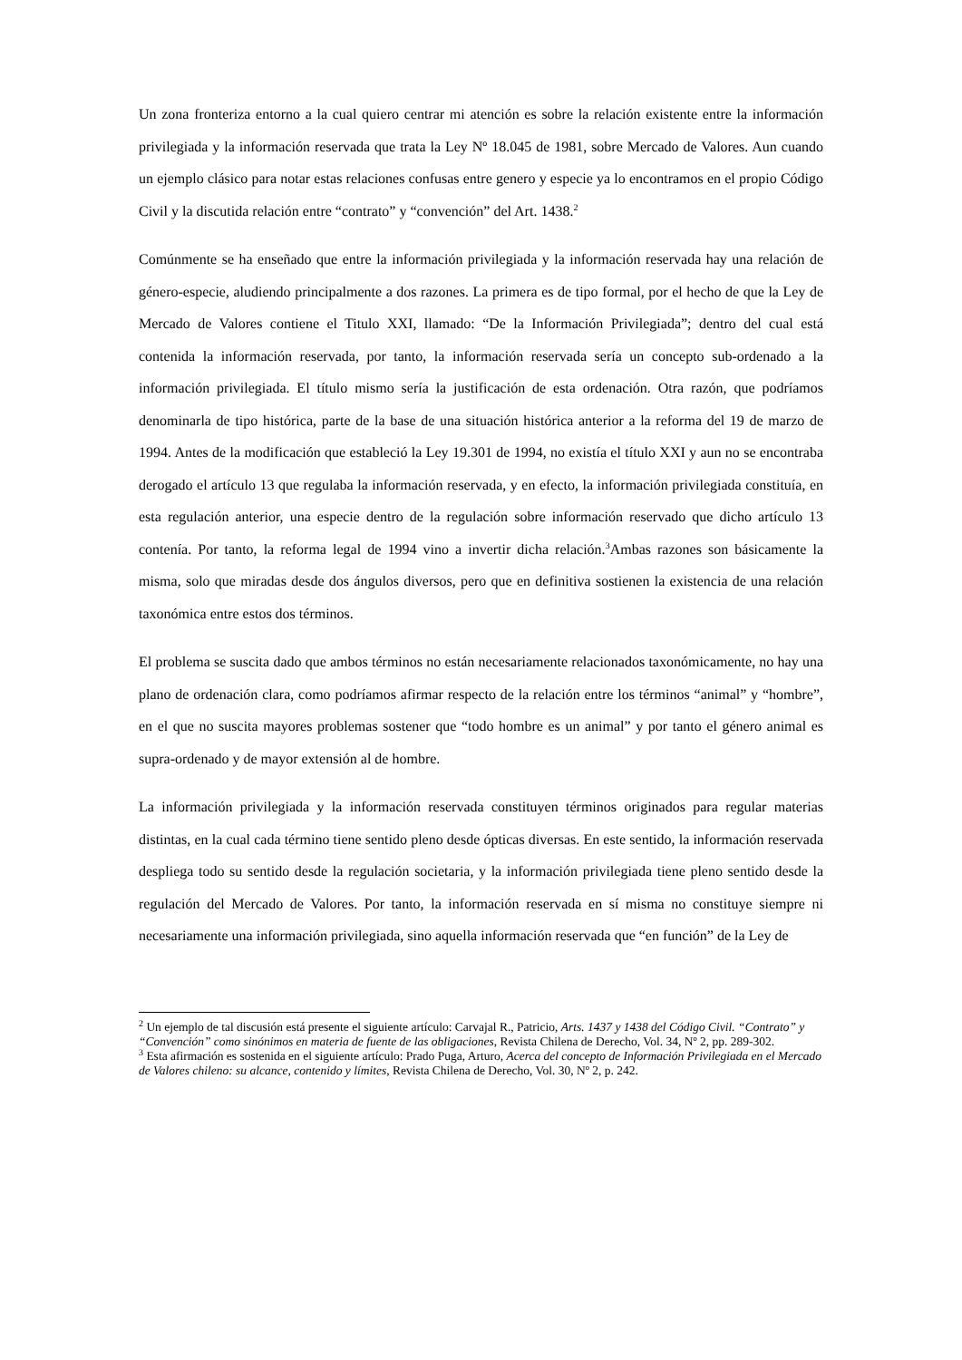Un zona fronteriza entorno a la cual quiero centrar mi atención es sobre la relación existente entre la información privilegiada y la información reservada que trata la Ley Nº 18.045 de 1981, sobre Mercado de Valores. Aun cuando un ejemplo clásico para notar estas relaciones confusas entre genero y especie ya lo encontramos en el propio Código Civil y la discutida relación entre “contrato” y “convención” del Art. 1438.<sup>2</sup>
Comúnmente se ha enseñado que entre la información privilegiada y la información reservada hay una relación de género-especie, aludiendo principalmente a dos razones. La primera es de tipo formal, por el hecho de que la Ley de Mercado de Valores contiene el Titulo XXI, llamado: “De la Información Privilegiada”; dentro del cual está contenida la información reservada, por tanto, la información reservada sería un concepto sub-ordenado a la información privilegiada. El título mismo sería la justificación de esta ordenación. Otra razón, que podríamos denominarla de tipo histórica, parte de la base de una situación histórica anterior a la reforma del 19 de marzo de 1994. Antes de la modificación que estableció la Ley 19.301 de 1994, no existía el título XXI y aun no se encontraba derogado el artículo 13 que regulaba la información reservada, y en efecto, la información privilegiada constituía, en esta regulación anterior, una especie dentro de la regulación sobre información reservado que dicho artículo 13 contenía. Por tanto, la reforma legal de 1994 vino a invertir dicha relación.<sup>3</sup>Ambas razones son básicamente la misma, solo que miradas desde dos ángulos diversos, pero que en definitiva sostienen la existencia de una relación taxonómica entre estos dos términos.
El problema se suscita dado que ambos términos no están necesariamente relacionados taxonómicamente, no hay una plano de ordenación clara, como podríamos afirmar respecto de la relación entre los términos “animal” y “hombre”, en el que no suscita mayores problemas sostener que “todo hombre es un animal” y por tanto el género animal es supra-ordenado y de mayor extensión al de hombre.
La información privilegiada y la información reservada constituyen términos originados para regular materias distintas, en la cual cada término tiene sentido pleno desde ópticas diversas. En este sentido, la información reservada despliega todo su sentido desde la regulación societaria, y la información privilegiada tiene pleno sentido desde la regulación del Mercado de Valores. Por tanto, la información reservada en sí misma no constituye siempre ni necesariamente una información privilegiada, sino aquella información reservada que “en función” de la Ley de
<sup>2</sup> Un ejemplo de tal discusión está presente el siguiente artículo: Carvajal R., Patricio, Arts. 1437 y 1438 del Código Civil. “Contrato” y “Convención” como sinónimos en materia de fuente de las obligaciones, Revista Chilena de Derecho, Vol. 34, Nº 2, pp. 289-302.
<sup>3</sup> Esta afirmación es sostenida en el siguiente artículo: Prado Puga, Arturo, Acerca del concepto de Información Privilegiada en el Mercado de Valores chileno: su alcance, contenido y límites, Revista Chilena de Derecho, Vol. 30, Nº 2, p. 242.